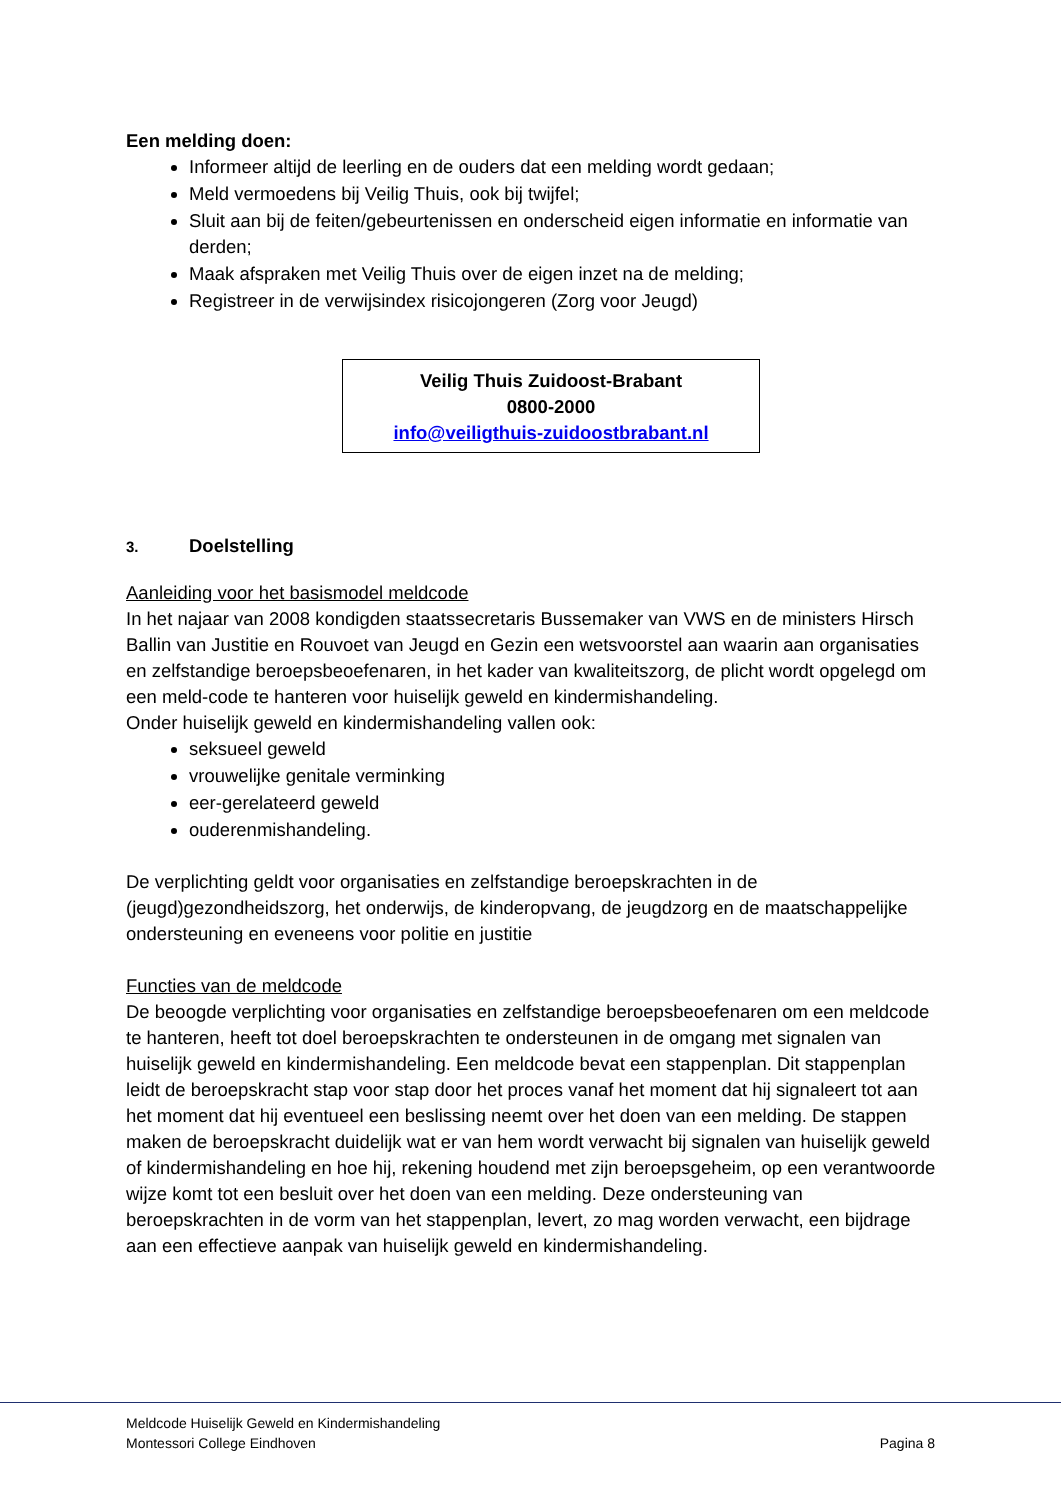Een melding doen:
Informeer altijd de leerling en de ouders dat een melding wordt gedaan;
Meld vermoedens bij Veilig Thuis, ook bij twijfel;
Sluit aan bij de feiten/gebeurtenissen en onderscheid eigen informatie en informatie van derden;
Maak afspraken met Veilig Thuis over de eigen inzet na de melding;
Registreer in de verwijsindex risicojongeren (Zorg voor Jeugd)
Veilig Thuis Zuidoost-Brabant
0800-2000
info@veiligthuis-zuidoostbrabant.nl
3. Doelstelling
Aanleiding voor het basismodel meldcode
In het najaar van 2008 kondigden staatssecretaris Bussemaker van VWS en de ministers Hirsch Ballin van Justitie en Rouvoet van Jeugd en Gezin een wetsvoorstel aan waarin aan organisaties en zelfstandige beroepsbeoefenaren, in het kader van kwaliteitszorg, de plicht wordt opgelegd om een meld-code te hanteren voor huiselijk geweld en kindermishandeling.
Onder huiselijk geweld en kindermishandeling vallen ook:
seksueel geweld
vrouwelijke genitale verminking
eer-gerelateerd geweld
ouderenmishandeling.
De verplichting geldt voor organisaties en zelfstandige beroepskrachten in de (jeugd)gezondheidszorg, het onderwijs, de kinderopvang, de jeugdzorg en de maatschappelijke ondersteuning en eveneens voor politie en justitie
Functies van de meldcode
De beoogde verplichting voor organisaties en zelfstandige beroepsbeoefenaren om een meldcode te hanteren, heeft tot doel beroepskrachten te ondersteunen in de omgang met signalen van huiselijk geweld en kindermishandeling. Een meldcode bevat een stappenplan. Dit stappenplan leidt de beroepskracht stap voor stap door het proces vanaf het moment dat hij signaleert tot aan het moment dat hij eventueel een beslissing neemt over het doen van een melding. De stappen maken de beroepskracht duidelijk wat er van hem wordt verwacht bij signalen van huiselijk geweld of kindermishandeling en hoe hij, rekening houdend met zijn beroepsgeheim, op een verantwoorde wijze komt tot een besluit over het doen van een melding. Deze ondersteuning van beroepskrachten in de vorm van het stappenplan, levert, zo mag worden verwacht, een bijdrage aan een effectieve aanpak van huiselijk geweld en kindermishandeling.
Meldcode Huiselijk Geweld en Kindermishandeling
Montessori College Eindhoven
Pagina 8